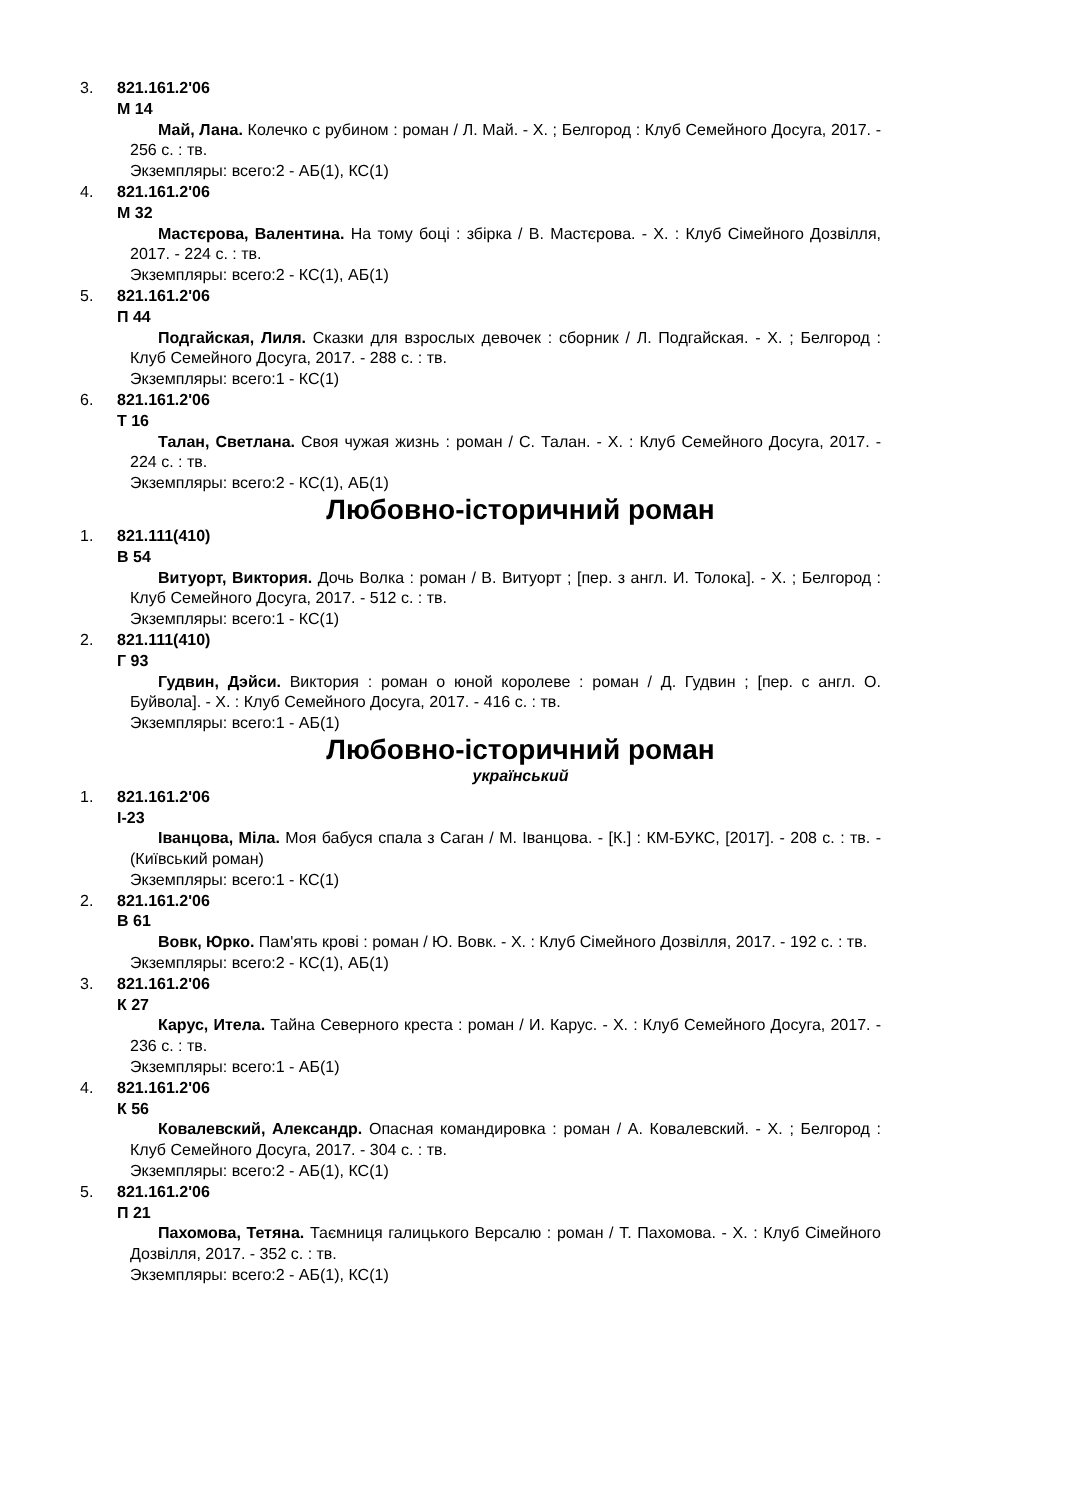3. 821.161.2'06
М 14
Май, Лана. Колечко с рубином : роман / Л. Май. - Х. ; Белгород : Клуб Семейного Досуга, 2017. - 256 с. : тв.
Экземпляры: всего:2 - АБ(1), КС(1)
4. 821.161.2'06
М 32
Мастєрова, Валентина. На тому боці : збірка / В. Мастєрова. - Х. : Клуб Сімейного Дозвілля, 2017. - 224 с. : тв.
Экземпляры: всего:2 - КС(1), АБ(1)
5. 821.161.2'06
П 44
Подгайская, Лиля. Сказки для взрослых девочек : сборник / Л. Подгайская. - Х. ; Белгород : Клуб Семейного Досуга, 2017. - 288 с. : тв.
Экземпляры: всего:1 - КС(1)
6. 821.161.2'06
Т 16
Талан, Светлана. Своя чужая жизнь : роман / С. Талан. - Х. : Клуб Семейного Досуга, 2017. - 224 с. : тв.
Экземпляры: всего:2 - КС(1), АБ(1)
Любовно-історичний роман
1. 821.111(410)
В 54
Витуорт, Виктория. Дочь Волка : роман / В. Витуорт ; [пер. з англ. И. Толока]. - Х. ; Белгород : Клуб Семейного Досуга, 2017. - 512 с. : тв.
Экземпляры: всего:1 - КС(1)
2. 821.111(410)
Г 93
Гудвин, Дэйси. Виктория : роман о юной королеве : роман / Д. Гудвин ; [пер. с англ. О. Буйвола]. - Х. : Клуб Семейного Досуга, 2017. - 416 с. : тв.
Экземпляры: всего:1 - АБ(1)
Любовно-історичний роман
український
1. 821.161.2'06
І-23
Іванцова, Міла. Моя бабуся спала з Саган / М. Іванцова. - [К.] : КМ-БУКС, [2017]. - 208 с. : тв. - (Київський роман)
Экземпляры: всего:1 - КС(1)
2. 821.161.2'06
В 61
Вовк, Юрко. Пам'ять крові : роман / Ю. Вовк. - Х. : Клуб Сімейного Дозвілля, 2017. - 192 с. : тв.
Экземпляры: всего:2 - КС(1), АБ(1)
3. 821.161.2'06
К 27
Карус, Итела. Тайна Северного креста : роман / И. Карус. - Х. : Клуб Семейного Досуга, 2017. - 236 с. : тв.
Экземпляры: всего:1 - АБ(1)
4. 821.161.2'06
К 56
Ковалевский, Александр. Опасная командировка : роман / А. Ковалевский. - Х. ; Белгород : Клуб Семейного Досуга, 2017. - 304 с. : тв.
Экземпляры: всего:2 - АБ(1), КС(1)
5. 821.161.2'06
П 21
Пахомова, Тетяна. Таємниця галицького Версалю : роман / Т. Пахомова. - Х. : Клуб Сімейного Дозвілля, 2017. - 352 с. : тв.
Экземпляры: всего:2 - АБ(1), КС(1)